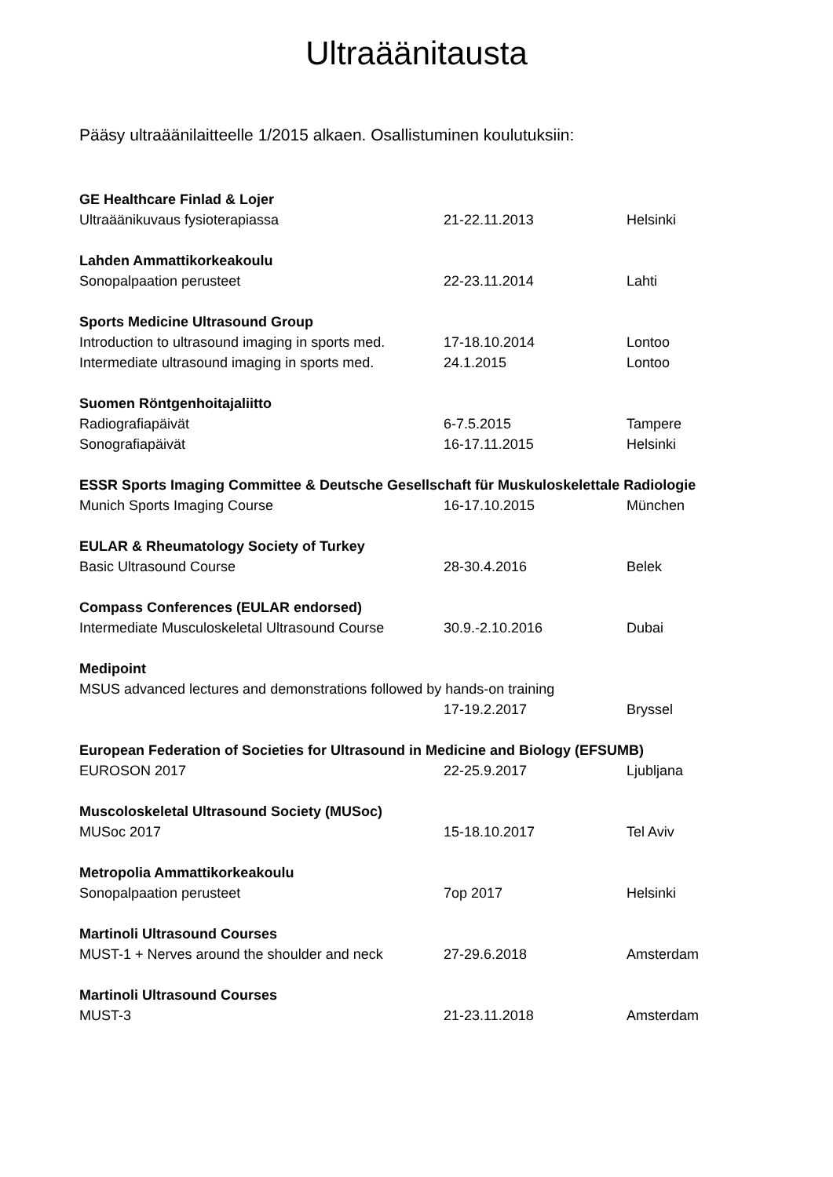Ultraäänitausta
Pääsy ultraäänilaitteelle 1/2015 alkaen. Osallistuminen koulutuksiin:
| GE Healthcare Finlad & Lojer | | |
| Ultraäänikuvaus fysioterapiassa | 21-22.11.2013 | Helsinki |
| Lahden Ammattikorkeakoulu | | |
| Sonopalpaation perusteet | 22-23.11.2014 | Lahti |
| Sports Medicine Ultrasound Group | | |
| Introduction to ultrasound imaging in sports med. | 17-18.10.2014 | Lontoo |
| Intermediate ultrasound imaging in sports med. | 24.1.2015 | Lontoo |
| Suomen Röntgenhoitajaliitto | | |
| Radiografiapäivät | 6-7.5.2015 | Tampere |
| Sonografiapäivät | 16-17.11.2015 | Helsinki |
| ESSR Sports Imaging Committee & Deutsche Gesellschaft für Muskuloskelettale Radiologie | | |
| Munich Sports Imaging Course | 16-17.10.2015 | München |
| EULAR & Rheumatology Society of Turkey | | |
| Basic Ultrasound Course | 28-30.4.2016 | Belek |
| Compass Conferences (EULAR endorsed) | | |
| Intermediate Musculoskeletal Ultrasound Course | 30.9.-2.10.2016 | Dubai |
| Medipoint | | |
| MSUS advanced lectures and demonstrations followed by hands-on training | | |
| | 17-19.2.2017 | Bryssel |
| European Federation of Societies for Ultrasound in Medicine and Biology (EFSUMB) | | |
| EUROSON 2017 | 22-25.9.2017 | Ljubljana |
| Muscoloskeletal Ultrasound Society (MUSoc) | | |
| MUSoc 2017 | 15-18.10.2017 | Tel Aviv |
| Metropolia Ammattikorkeakoulu | | |
| Sonopalpaation perusteet | 7op 2017 | Helsinki |
| Martinoli Ultrasound Courses | | |
| MUST-1 + Nerves around the shoulder and neck | 27-29.6.2018 | Amsterdam |
| Martinoli Ultrasound Courses | | |
| MUST-3 | 21-23.11.2018 | Amsterdam |